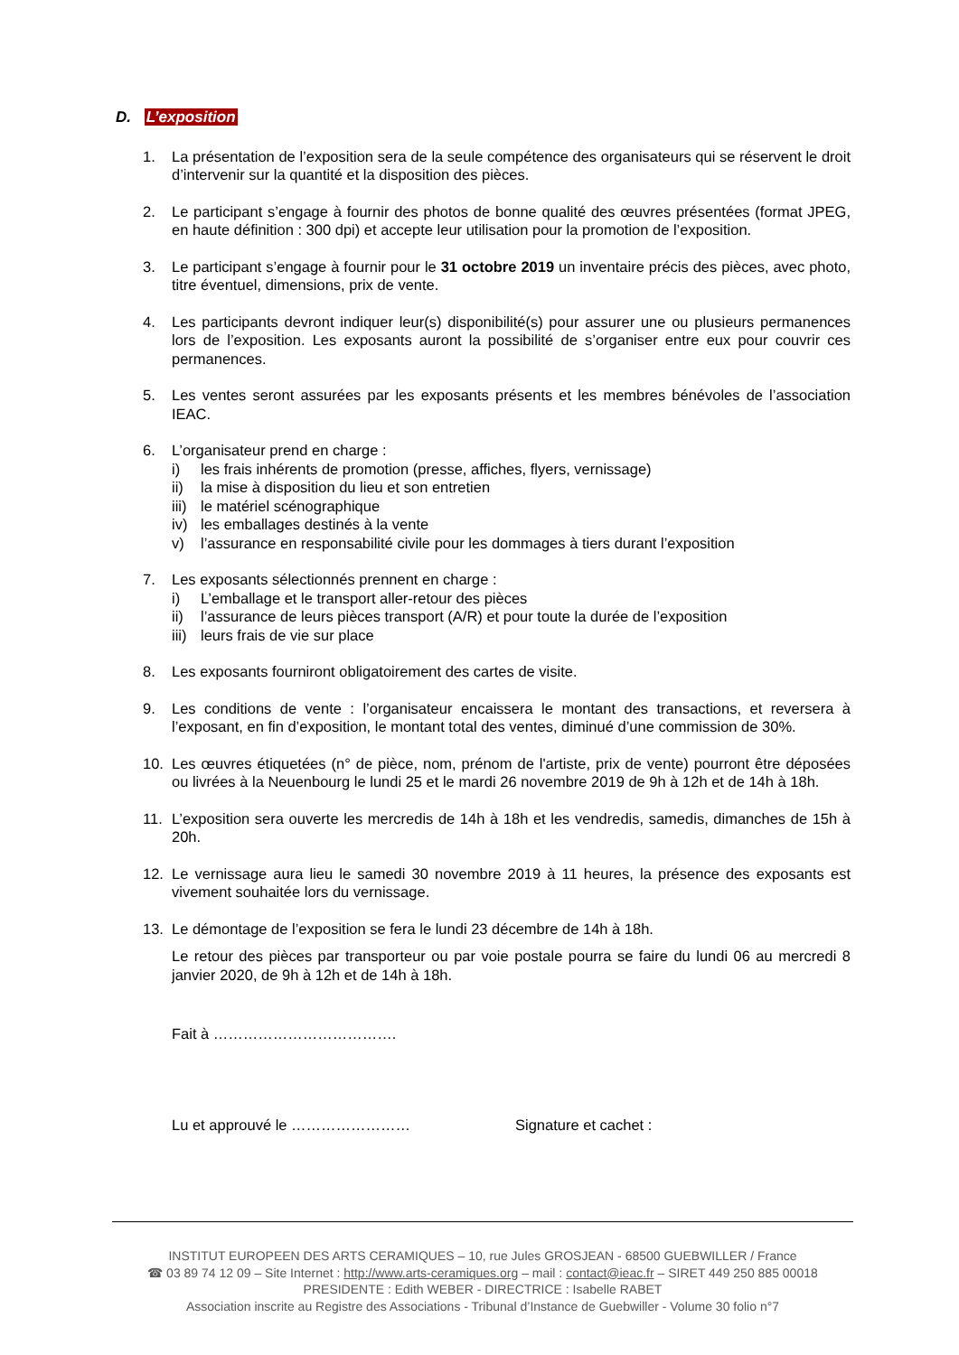D. L’exposition
1. La présentation de l’exposition sera de la seule compétence des organisateurs qui se réservent le droit d’intervenir sur la quantité et la disposition des pièces.
2. Le participant s’engage à fournir des photos de bonne qualité des œuvres présentées (format JPEG, en haute définition : 300 dpi) et accepte leur utilisation pour la promotion de l’exposition.
3. Le participant s’engage à fournir pour le 31 octobre 2019 un inventaire précis des pièces, avec photo, titre éventuel, dimensions, prix de vente.
4. Les participants devront indiquer leur(s) disponibilité(s) pour assurer une ou plusieurs permanences lors de l’exposition. Les exposants auront la possibilité de s’organiser entre eux pour couvrir ces permanences.
5. Les ventes seront assurées par les exposants présents et les membres bénévoles de l’association IEAC.
6. L’organisateur prend en charge :
i) les frais inhérents de promotion (presse, affiches, flyers, vernissage)
ii) la mise à disposition du lieu et son entretien
iii) le matériel scénographique
iv) les emballages destinés à la vente
v) l’assurance en responsabilité civile pour les dommages à tiers durant l’exposition
7. Les exposants sélectionnés prennent en charge :
i) L’emballage et le transport aller-retour des pièces
ii) l’assurance de leurs pièces transport (A/R) et pour toute la durée de l’exposition
iii) leurs frais de vie sur place
8. Les exposants fourniront obligatoirement des cartes de visite.
9. Les conditions de vente : l’organisateur encaissera le montant des transactions, et reversera à l’exposant, en fin d’exposition, le montant total des ventes, diminué d’une commission de 30%.
10. Les œuvres étiquetées (n° de pièce, nom, prénom de l'artiste, prix de vente) pourront être déposées ou livrées à la Neuenbourg le lundi 25 et le mardi 26 novembre 2019 de 9h à 12h et de 14h à 18h.
11. L’exposition sera ouverte les mercredis de 14h à 18h et les vendredis, samedis, dimanches de 15h à 20h.
12. Le vernissage aura lieu le samedi 30 novembre 2019 à 11 heures, la présence des exposants est vivement souhaitée lors du vernissage.
13. Le démontage de l’exposition se fera le lundi 23 décembre de 14h à 18h.
Le retour des pièces par transporteur ou par voie postale pourra se faire du lundi 06 au mercredi 8 janvier 2020, de 9h à 12h et de 14h à 18h.
Fait à ……………………………….
Lu et approuvé le …………………… Signature et cachet :
INSTITUT EUROPEEN DES ARTS CERAMIQUES – 10, rue Jules GROSJEAN - 68500 GUEBWILLER / France
☎ 03 89 74 12 09 – Site Internet : http://www.arts-ceramiques.org – mail : contact@ieac.fr – SIRET 449 250 885 00018
PRESIDENTE : Edith WEBER - DIRECTRICE : Isabelle RABET
Association inscrite au Registre des Associations - Tribunal d’Instance de Guebwiller - Volume 30 folio n°7